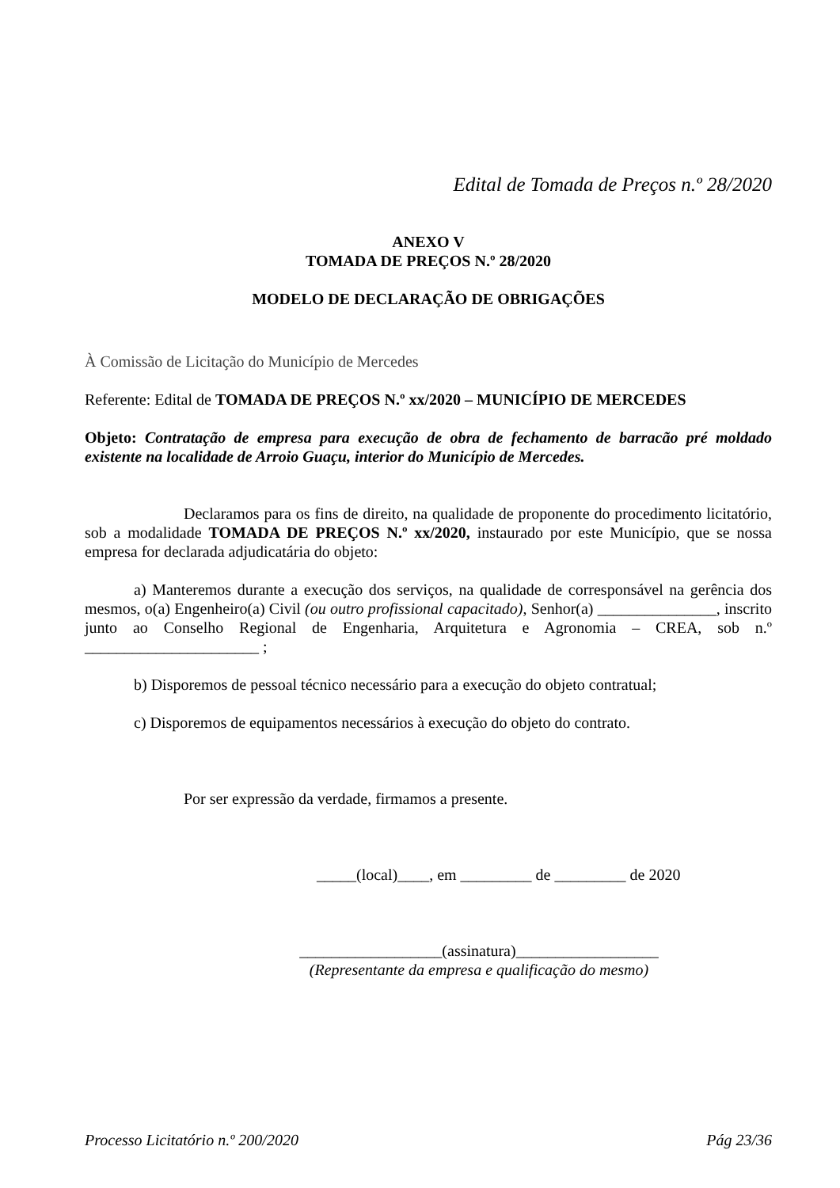Edital de Tomada de Preços n.º 28/2020
ANEXO V
TOMADA DE PREÇOS N.º 28/2020
MODELO DE DECLARAÇÃO DE OBRIGAÇÕES
À Comissão de Licitação do Município de Mercedes
Referente: Edital de TOMADA DE PREÇOS N.º xx/2020 – MUNICÍPIO DE MERCEDES
Objeto: Contratação de empresa para execução de obra de fechamento de barracão pré moldado existente na localidade de Arroio Guaçu, interior do Município de Mercedes.
Declaramos para os fins de direito, na qualidade de proponente do procedimento licitatório, sob a modalidade TOMADA DE PREÇOS N.º xx/2020, instaurado por este Município, que se nossa empresa for declarada adjudicatária do objeto:
a) Manteremos durante a execução dos serviços, na qualidade de corresponsável na gerência dos mesmos, o(a) Engenheiro(a) Civil (ou outro profissional capacitado), Senhor(a) _______________, inscrito junto ao Conselho Regional de Engenharia, Arquitetura e Agronomia – CREA, sob n.º ______________________ ;
b) Disporemos de pessoal técnico necessário para a execução do objeto contratual;
c) Disporemos de equipamentos necessários à execução do objeto do contrato.
Por ser expressão da verdade, firmamos a presente.
_____(local)____, em _________ de _________ de 2020
__________________(assinatura)__________________
(Representante da empresa e qualificação do mesmo)
Processo Licitatório n.º 200/2020 Pág 23/36